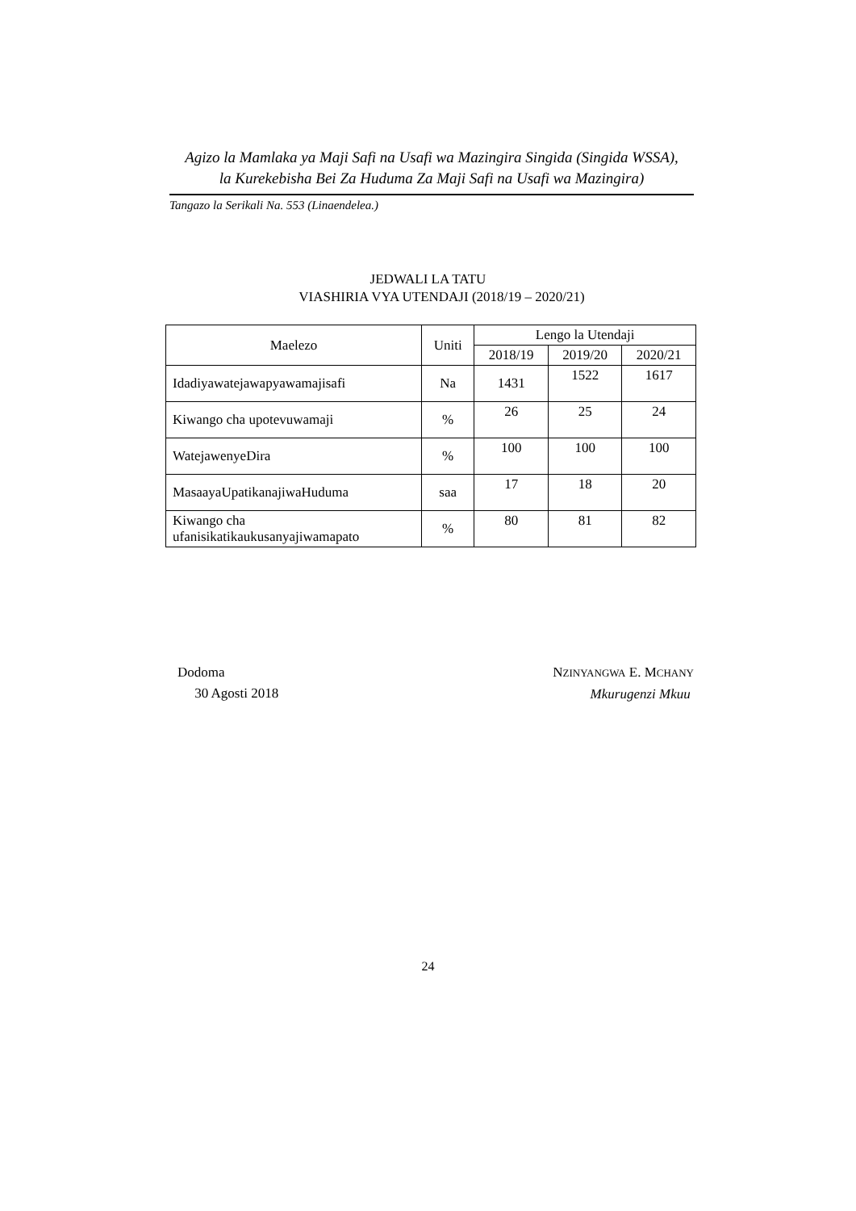Agizo la Mamlaka ya Maji Safi na Usafi wa Mazingira Singida (Singida WSSA),
la Kurekebisha Bei Za Huduma Za Maji Safi na Usafi wa Mazingira)
Tangazo la Serikali Na. 553 (Linaendelea.)
JEDWALI LA TATU
VIASHIRIA VYA UTENDAJI (2018/19 – 2020/21)
| Maelezo | Uniti | Lengo la Utendaji | | |
| --- | --- | --- | --- | --- |
| | | 2018/19 | 2019/20 | 2020/21 |
| Idadiyawatejawapyawamajisafi | Na | 1431 | 1522 | 1617 |
| Kiwango cha upotevuwamaji | % | 26 | 25 | 24 |
| WatejawenyeDira | % | 100 | 100 | 100 |
| MasaayaUpatikanajiwaHuduma | saa | 17 | 18 | 20 |
| Kiwango cha ufanisikatikaukusanyajiwamapato | % | 80 | 81 | 82 |
Dodoma
30 Agosti 2018
NZINYANGWA E. MCHANY
Mkurugenzi Mkuu
24